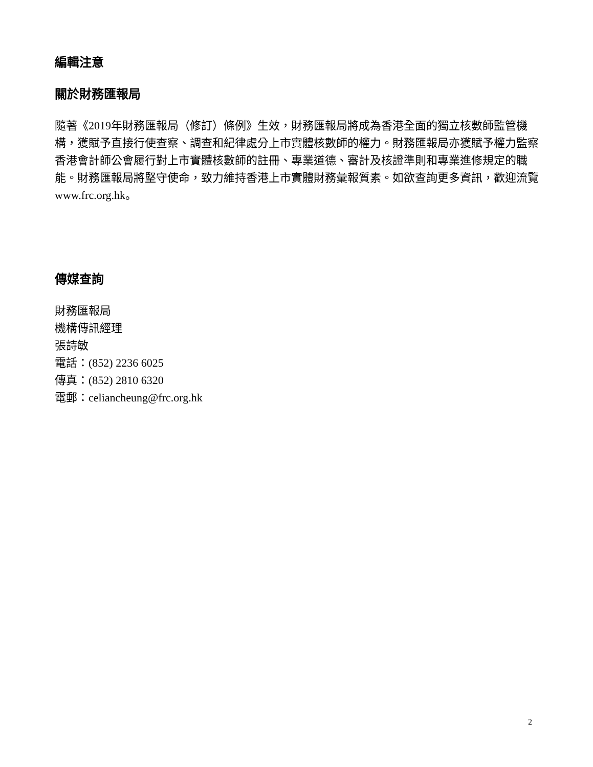編輯注意
關於財務匯報局
隨著《2019年財務匯報局（修訂）條例》生效，財務匯報局將成為香港全面的獨立核數師監管機構，獲賦予直接行使查察、調查和紀律處分上市實體核數師的權力。財務匯報局亦獲賦予權力監察香港會計師公會履行對上市實體核數師的註冊、專業道德、審計及核證準則和專業進修規定的職能。財務匯報局將堅守使命，致力維持香港上市實體財務彙報質素。如欲查詢更多資訊，歡迎流覽 www.frc.org.hk。
傳媒查詢
財務匯報局
機構傳訊經理
張詩敏
電話：(852) 2236 6025
傳真：(852) 2810 6320
電郵：celiancheung@frc.org.hk
2